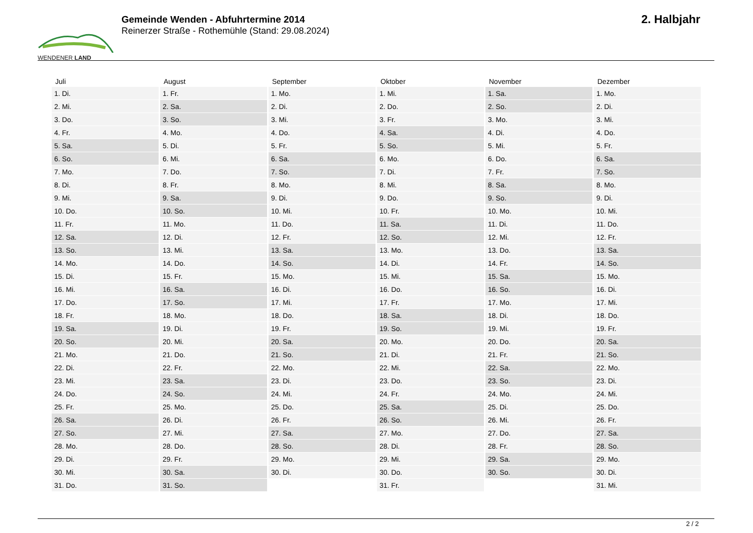WENDENER LAND
Gemeinde Wenden - Abfuhrtermine 2014
Reinerzer Straße - Rothemühle (Stand: 29.08.2024)
2. Halbjahr
| Juli | August | September | Oktober | November | Dezember |
| --- | --- | --- | --- | --- | --- |
| 1. Di. | 1. Fr. | 1. Mo. | 1. Mi. | 1. Sa. | 1. Mo. |
| 2. Mi. | 2. Sa. | 2. Di. | 2. Do. | 2. So. | 2. Di. |
| 3. Do. | 3. So. | 3. Mi. | 3. Fr. | 3. Mo. | 3. Mi. |
| 4. Fr. | 4. Mo. | 4. Do. | 4. Sa. | 4. Di. | 4. Do. |
| 5. Sa. | 5. Di. | 5. Fr. | 5. So. | 5. Mi. | 5. Fr. |
| 6. So. | 6. Mi. | 6. Sa. | 6. Mo. | 6. Do. | 6. Sa. |
| 7. Mo. | 7. Do. | 7. So. | 7. Di. | 7. Fr. | 7. So. |
| 8. Di. | 8. Fr. | 8. Mo. | 8. Mi. | 8. Sa. | 8. Mo. |
| 9. Mi. | 9. Sa. | 9. Di. | 9. Do. | 9. So. | 9. Di. |
| 10. Do. | 10. So. | 10. Mi. | 10. Fr. | 10. Mo. | 10. Mi. |
| 11. Fr. | 11. Mo. | 11. Do. | 11. Sa. | 11. Di. | 11. Do. |
| 12. Sa. | 12. Di. | 12. Fr. | 12. So. | 12. Mi. | 12. Fr. |
| 13. So. | 13. Mi. | 13. Sa. | 13. Mo. | 13. Do. | 13. Sa. |
| 14. Mo. | 14. Do. | 14. So. | 14. Di. | 14. Fr. | 14. So. |
| 15. Di. | 15. Fr. | 15. Mo. | 15. Mi. | 15. Sa. | 15. Mo. |
| 16. Mi. | 16. Sa. | 16. Di. | 16. Do. | 16. So. | 16. Di. |
| 17. Do. | 17. So. | 17. Mi. | 17. Fr. | 17. Mo. | 17. Mi. |
| 18. Fr. | 18. Mo. | 18. Do. | 18. Sa. | 18. Di. | 18. Do. |
| 19. Sa. | 19. Di. | 19. Fr. | 19. So. | 19. Mi. | 19. Fr. |
| 20. So. | 20. Mi. | 20. Sa. | 20. Mo. | 20. Do. | 20. Sa. |
| 21. Mo. | 21. Do. | 21. So. | 21. Di. | 21. Fr. | 21. So. |
| 22. Di. | 22. Fr. | 22. Mo. | 22. Mi. | 22. Sa. | 22. Mo. |
| 23. Mi. | 23. Sa. | 23. Di. | 23. Do. | 23. So. | 23. Di. |
| 24. Do. | 24. So. | 24. Mi. | 24. Fr. | 24. Mo. | 24. Mi. |
| 25. Fr. | 25. Mo. | 25. Do. | 25. Sa. | 25. Di. | 25. Do. |
| 26. Sa. | 26. Di. | 26. Fr. | 26. So. | 26. Mi. | 26. Fr. |
| 27. So. | 27. Mi. | 27. Sa. | 27. Mo. | 27. Do. | 27. Sa. |
| 28. Mo. | 28. Do. | 28. So. | 28. Di. | 28. Fr. | 28. So. |
| 29. Di. | 29. Fr. | 29. Mo. | 29. Mi. | 29. Sa. | 29. Mo. |
| 30. Mi. | 30. Sa. | 30. Di. | 30. Do. | 30. So. | 30. Di. |
| 31. Do. | 31. So. | | 31. Fr. | | 31. Mi. |
2 / 2